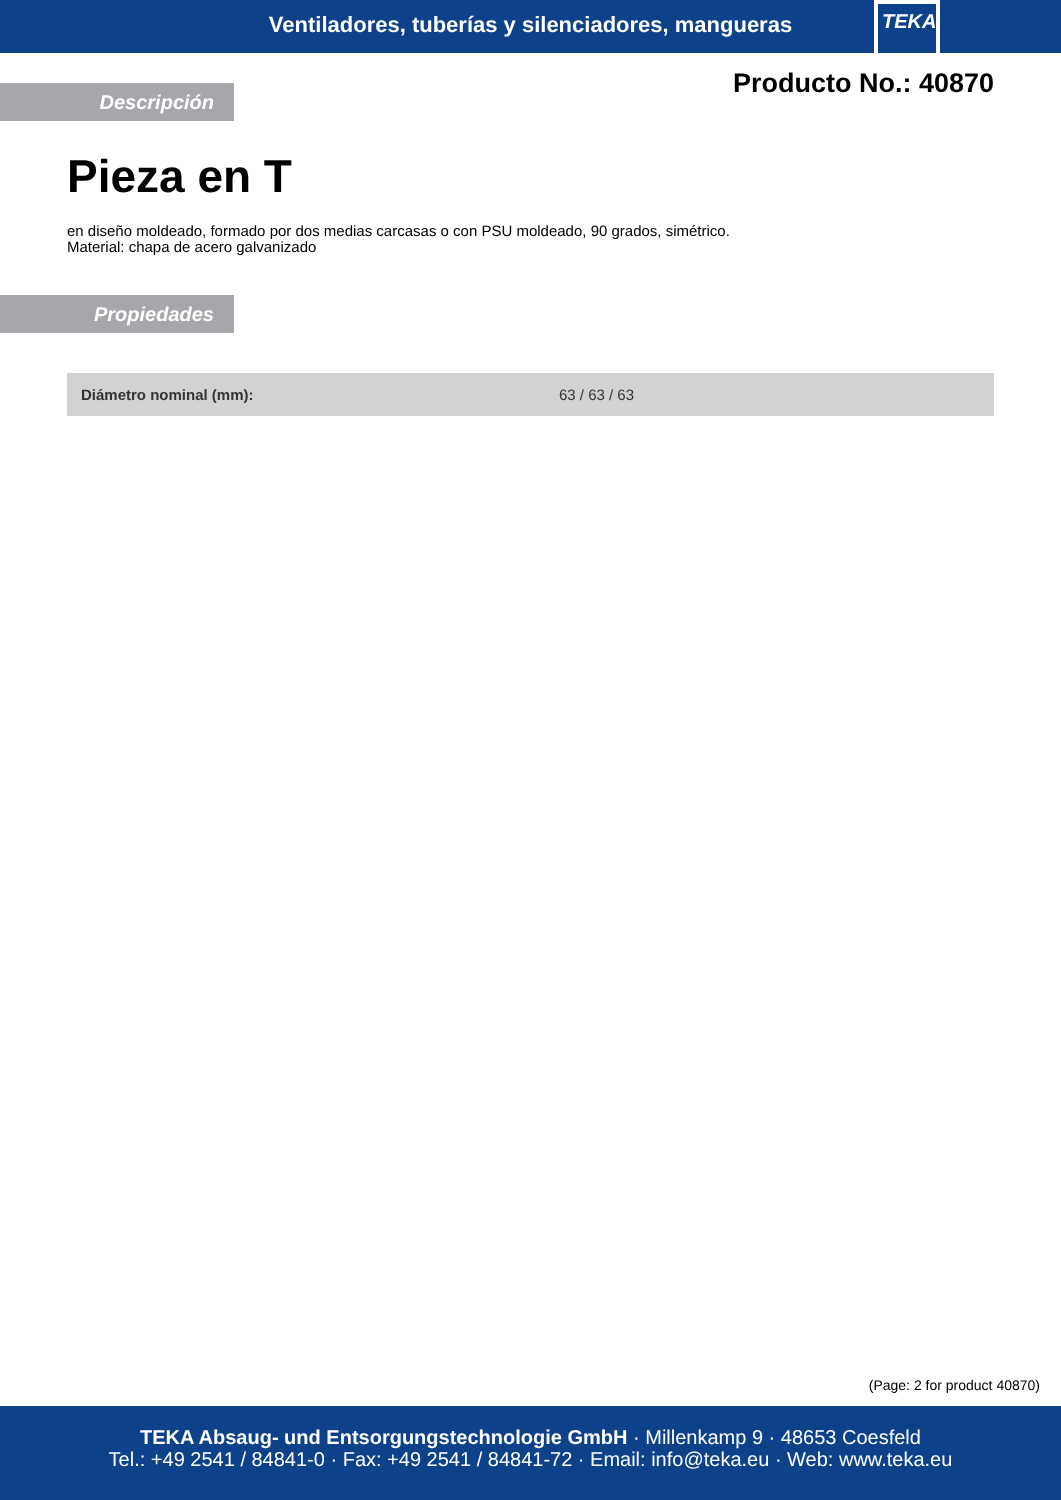Ventiladores, tuberías y silenciadores, mangueras
TEKA
Producto No.: 40870
Descripción
Pieza en T
en diseño moldeado, formado por dos medias carcasas o con PSU moldeado, 90 grados, simétrico.
Material: chapa de acero galvanizado
Propiedades
| Diámetro nominal (mm): | 63 / 63 / 63 |
(Page: 2 for product 40870)
TEKA Absaug- und Entsorgungstechnologie GmbH · Millenkamp 9 · 48653 Coesfeld
Tel.: +49 2541 / 84841-0 · Fax: +49 2541 / 84841-72 · Email: info@teka.eu · Web: www.teka.eu